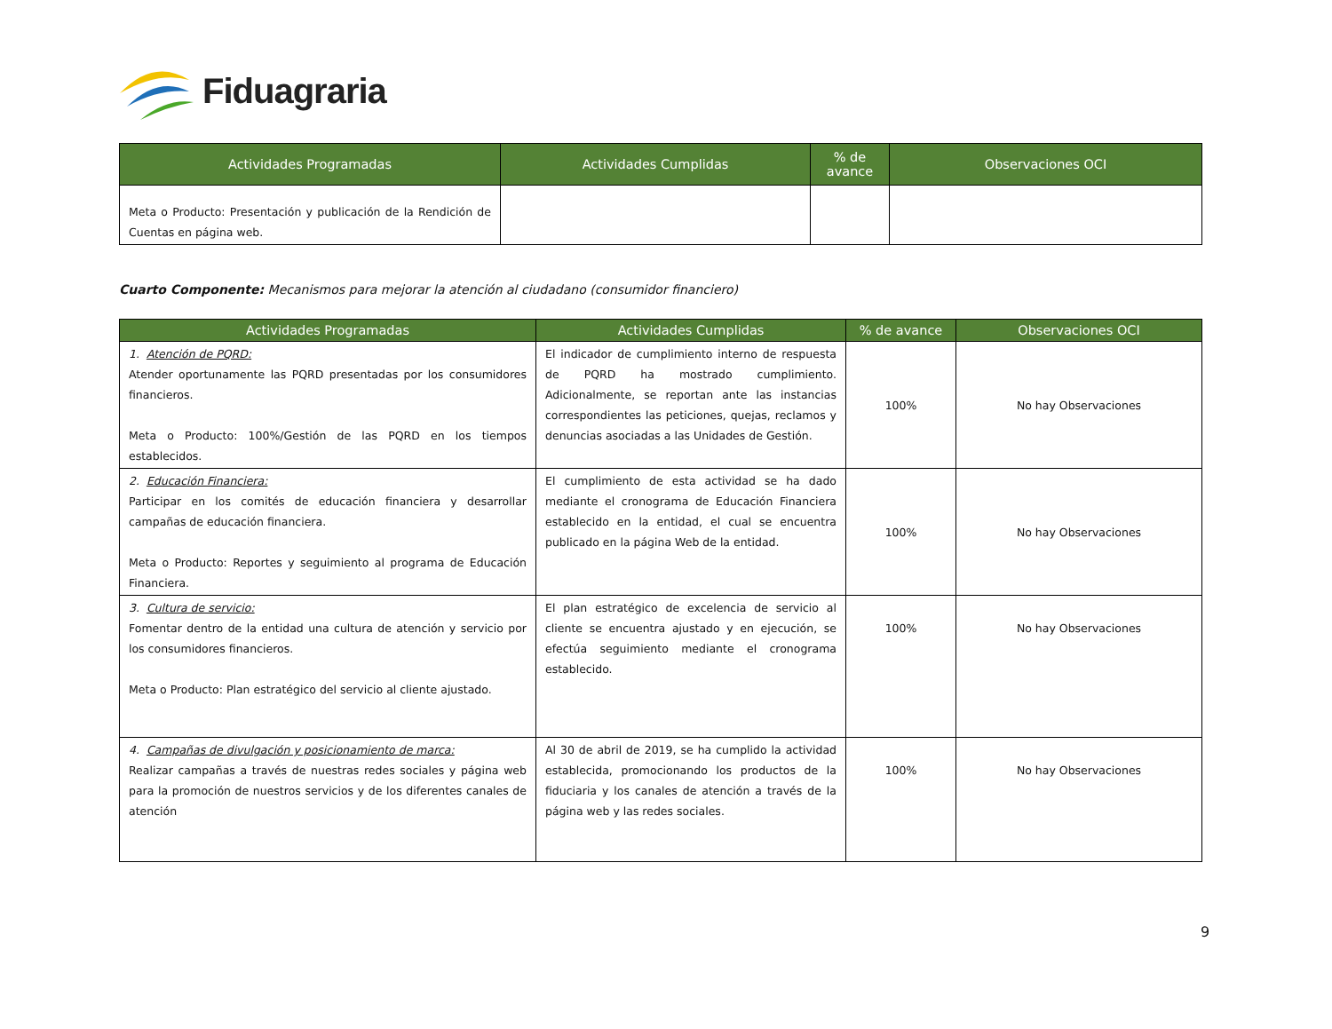Fiduagraria
| Actividades Programadas | Actividades Cumplidas | % de avance | Observaciones OCI |
| --- | --- | --- | --- |
| Meta o Producto: Presentación y publicación de la Rendición de Cuentas en página web. | | | |
Cuarto Componente: Mecanismos para mejorar la atención al ciudadano (consumidor financiero)
| Actividades Programadas | Actividades Cumplidas | % de avance | Observaciones OCI |
| --- | --- | --- | --- |
| 1. Atención de PQRD: Atender oportunamente las PQRD presentadas por los consumidores financieros. Meta o Producto: 100%/Gestión de las PQRD en los tiempos establecidos. | El indicador de cumplimiento interno de respuesta de PQRD ha mostrado cumplimiento. Adicionalmente, se reportan ante las instancias correspondientes las peticiones, quejas, reclamos y denuncias asociadas a las Unidades de Gestión. | 100% | No hay Observaciones |
| 2. Educación Financiera: Participar en los comités de educación financiera y desarrollar campañas de educación financiera. Meta o Producto: Reportes y seguimiento al programa de Educación Financiera. | El cumplimiento de esta actividad se ha dado mediante el cronograma de Educación Financiera establecido en la entidad, el cual se encuentra publicado en la página Web de la entidad. | 100% | No hay Observaciones |
| 3. Cultura de servicio: Fomentar dentro de la entidad una cultura de atención y servicio por los consumidores financieros. Meta o Producto: Plan estratégico del servicio al cliente ajustado. | El plan estratégico de excelencia de servicio al cliente se encuentra ajustado y en ejecución, se efectúa seguimiento mediante el cronograma establecido. | 100% | No hay Observaciones |
| 4. Campañas de divulgación y posicionamiento de marca: Realizar campañas a través de nuestras redes sociales y página web para la promoción de nuestros servicios y de los diferentes canales de atención | Al 30 de abril de 2019, se ha cumplido la actividad establecida, promocionando los productos de la fiduciaria y los canales de atención a través de la página web y las redes sociales. | 100% | No hay Observaciones |
9